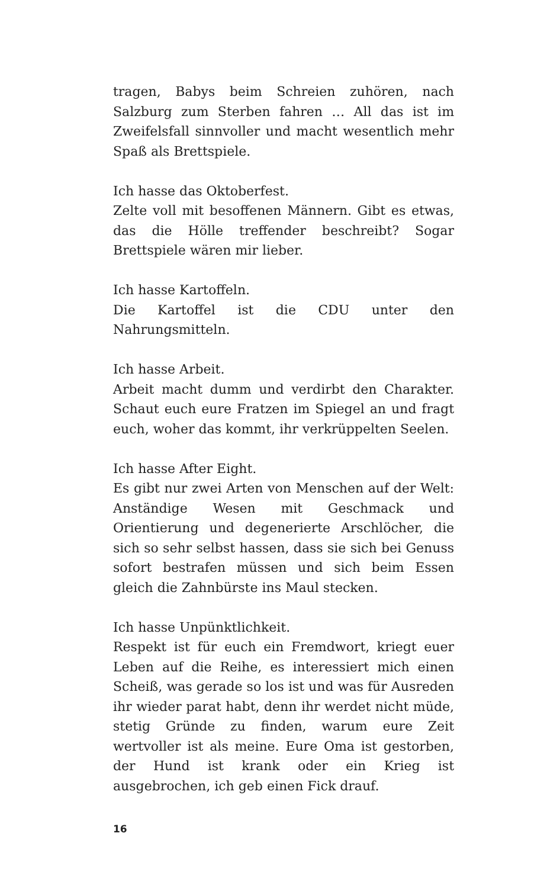tragen, Babys beim Schreien zuhören, nach Salzburg zum Sterben fahren … All das ist im Zweifelsfall sinnvoller und macht wesentlich mehr Spaß als Brettspiele.
Ich hasse das Oktoberfest.
Zelte voll mit besoffenen Männern. Gibt es etwas, das die Hölle treffender beschreibt? Sogar Brettspiele wären mir lieber.
Ich hasse Kartoffeln.
Die Kartoffel ist die CDU unter den Nahrungsmitteln.
Ich hasse Arbeit.
Arbeit macht dumm und verdirbt den Charakter. Schaut euch eure Fratzen im Spiegel an und fragt euch, woher das kommt, ihr verkrüppelten Seelen.
Ich hasse After Eight.
Es gibt nur zwei Arten von Menschen auf der Welt: Anständige Wesen mit Geschmack und Orientierung und degenerierte Arschlöcher, die sich so sehr selbst hassen, dass sie sich bei Genuss sofort bestrafen müssen und sich beim Essen gleich die Zahnbürste ins Maul stecken.
Ich hasse Unpünktlichkeit.
Respekt ist für euch ein Fremdwort, kriegt euer Leben auf die Reihe, es interessiert mich einen Scheiß, was gerade so los ist und was für Ausreden ihr wieder parat habt, denn ihr werdet nicht müde, stetig Gründe zu finden, warum eure Zeit wertvoller ist als meine. Eure Oma ist gestorben, der Hund ist krank oder ein Krieg ist ausgebrochen, ich geb einen Fick drauf.
16